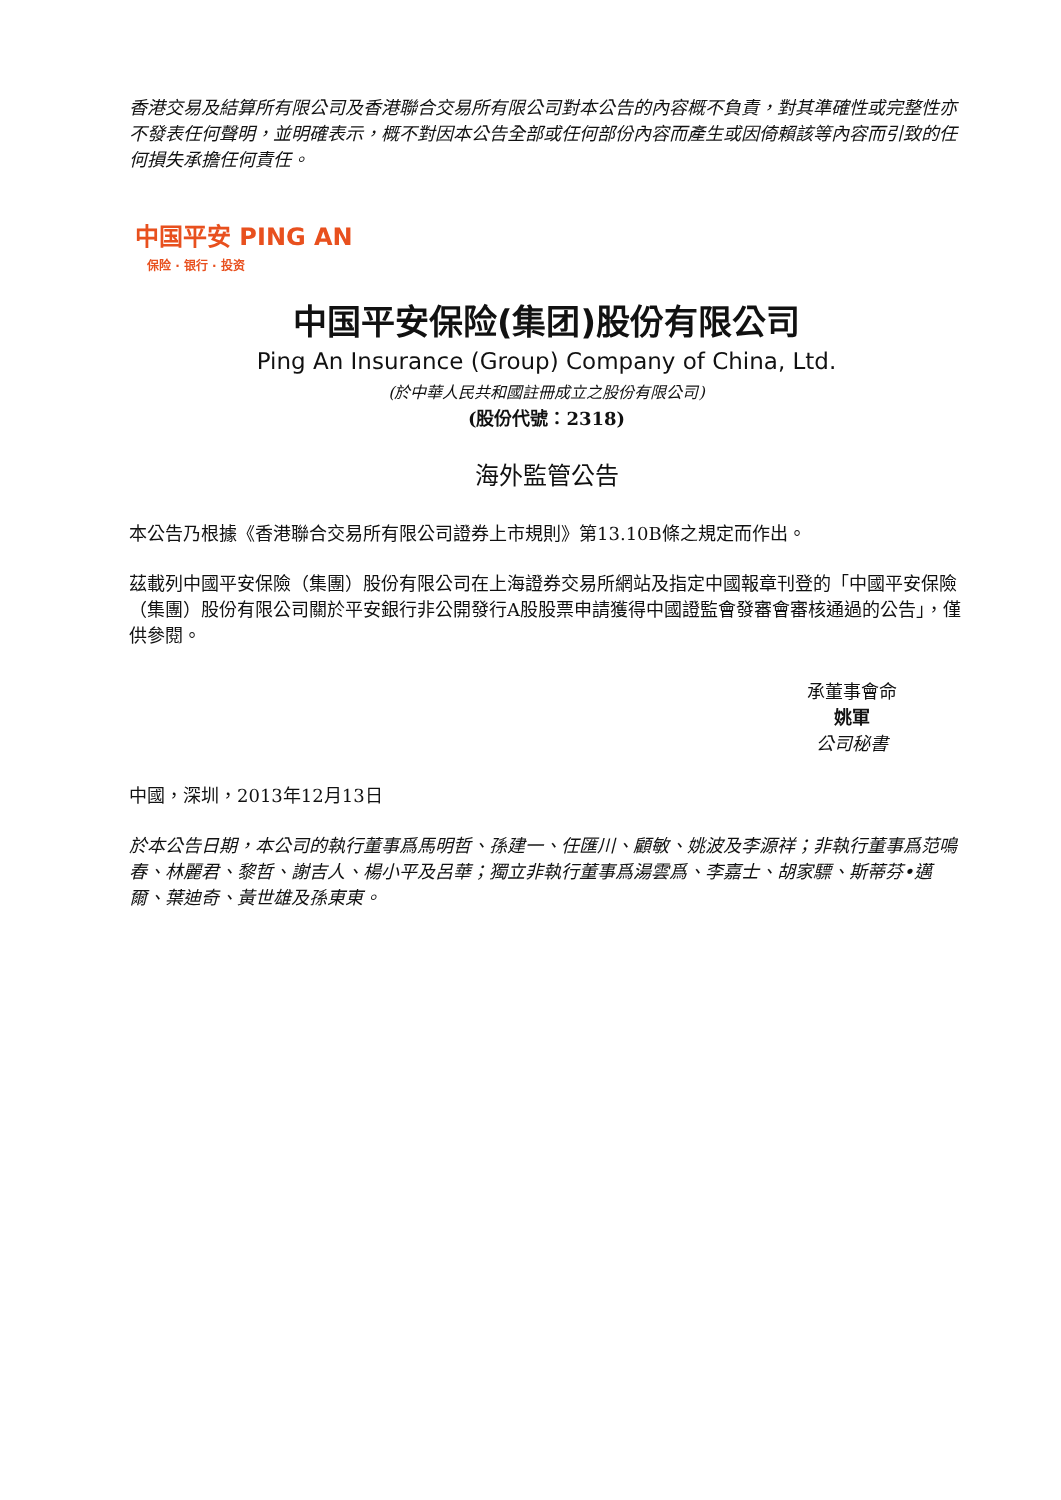香港交易及結算所有限公司及香港聯合交易所有限公司對本公告的內容概不負責，對其準確性或完整性亦不發表任何聲明，並明確表示，概不對因本公告全部或任何部份內容而產生或因倚賴該等內容而引致的任何損失承擔任何責任。
中国平安 PING AN
保险 · 银行 · 投资
中国平安保险(集团)股份有限公司
Ping An Insurance (Group) Company of China, Ltd.
(於中華人民共和國註冊成立之股份有限公司)
(股份代號：2318)
海外監管公告
本公告乃根據《香港聯合交易所有限公司證券上市規則》第13.10B條之規定而作出。
茲載列中國平安保險（集團）股份有限公司在上海證券交易所網站及指定中國報章刊登的「中國平安保險（集團）股份有限公司關於平安銀行非公開發行A股股票申請獲得中國證監會發審會審核通過的公告」，僅供參閱。
承董事會命
姚軍
公司秘書
中國，深圳，2013年12月13日
於本公告日期，本公司的執行董事爲馬明哲、孫建一、任匯川、顧敏、姚波及李源祥；非執行董事爲范鳴春、林麗君、黎哲、謝吉人、楊小平及呂華；獨立非執行董事爲湯雲爲、李嘉士、胡家驃、斯蒂芬•邁爾、葉迪奇、黃世雄及孫東東。